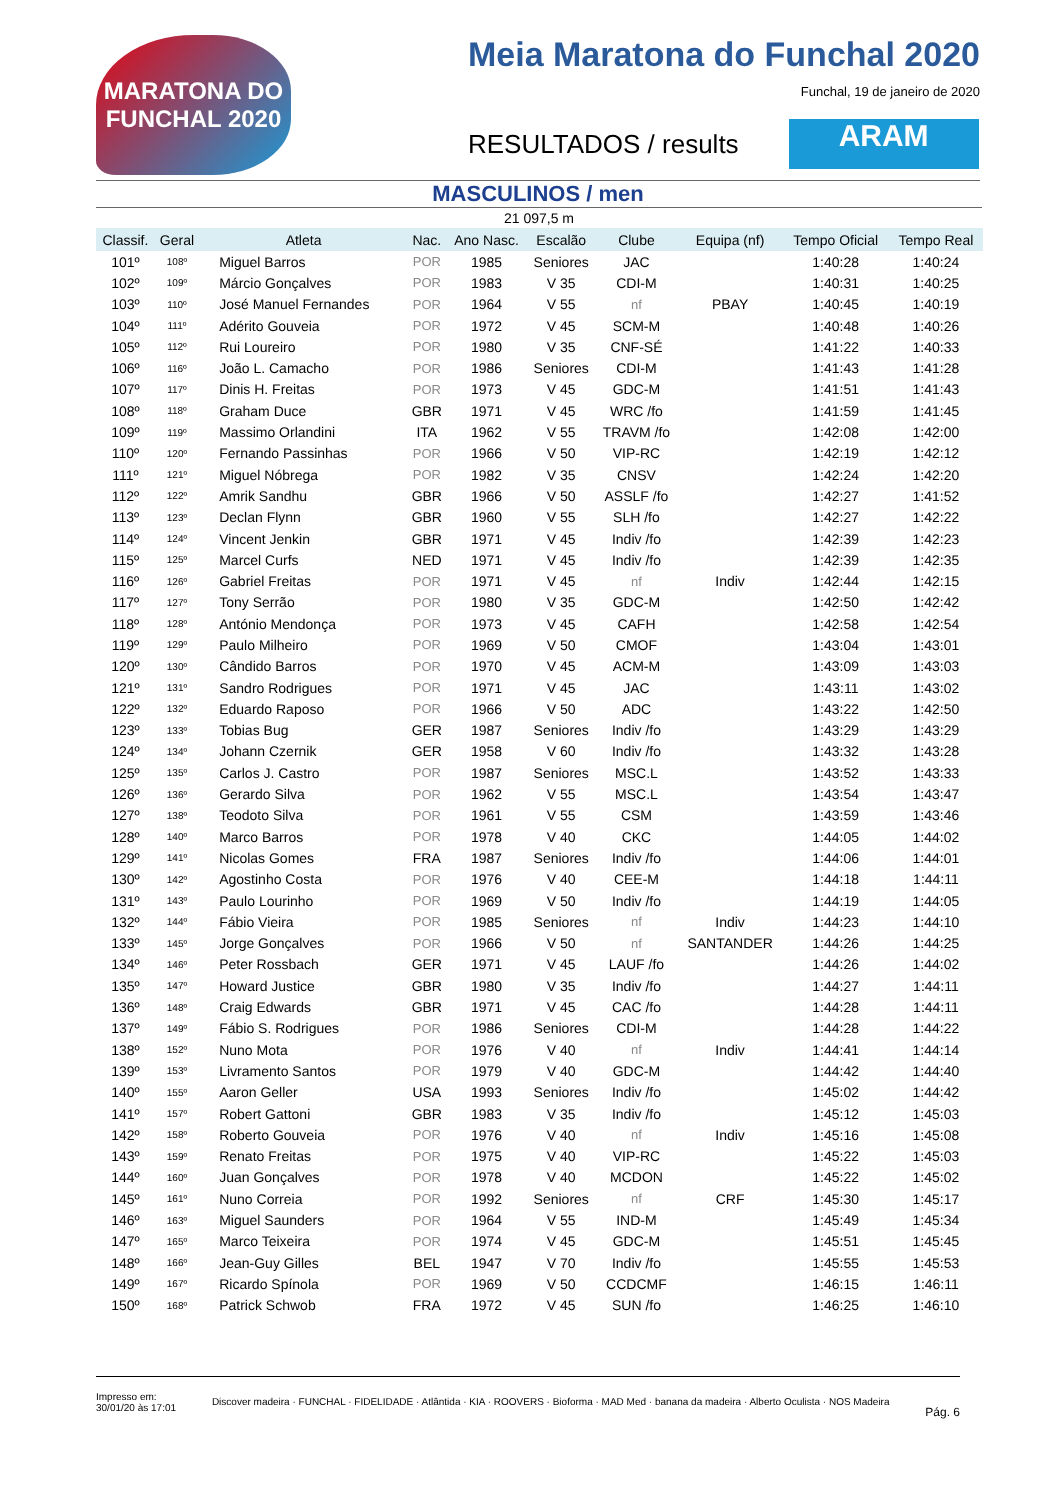MARATONA DO FUNCHAL 2020
Meia Maratona do Funchal 2020
Funchal, 19 de janeiro de 2020
RESULTADOS / results
ARAM
MASCULINOS / men
21 097,5 m
| Classif. | Geral | Atleta | Nac. | Ano Nasc. | Escalão | Clube | Equipa (nf) | Tempo Oficial | Tempo Real |
| --- | --- | --- | --- | --- | --- | --- | --- | --- | --- |
| 101º | 108º | Miguel Barros | POR | 1985 | Seniores | JAC | | 1:40:28 | 1:40:24 |
| 102º | 109º | Márcio Gonçalves | POR | 1983 | V 35 | CDI-M | | 1:40:31 | 1:40:25 |
| 103º | 110º | José Manuel Fernandes | POR | 1964 | V 55 | nf | PBAY | 1:40:45 | 1:40:19 |
| 104º | 111º | Adérito Gouveia | POR | 1972 | V 45 | SCM-M | | 1:40:48 | 1:40:26 |
| 105º | 112º | Rui Loureiro | POR | 1980 | V 35 | CNF-SÉ | | 1:41:22 | 1:40:33 |
| 106º | 116º | João L. Camacho | POR | 1986 | Seniores | CDI-M | | 1:41:43 | 1:41:28 |
| 107º | 117º | Dinis H. Freitas | POR | 1973 | V 45 | GDC-M | | 1:41:51 | 1:41:43 |
| 108º | 118º | Graham Duce | GBR | 1971 | V 45 | WRC /fo | | 1:41:59 | 1:41:45 |
| 109º | 119º | Massimo Orlandini | ITA | 1962 | V 55 | TRAVM /fo | | 1:42:08 | 1:42:00 |
| 110º | 120º | Fernando Passinhas | POR | 1966 | V 50 | VIP-RC | | 1:42:19 | 1:42:12 |
| 111º | 121º | Miguel Nóbrega | POR | 1982 | V 35 | CNSV | | 1:42:24 | 1:42:20 |
| 112º | 122º | Amrik Sandhu | GBR | 1966 | V 50 | ASSLF /fo | | 1:42:27 | 1:41:52 |
| 113º | 123º | Declan Flynn | GBR | 1960 | V 55 | SLH /fo | | 1:42:27 | 1:42:22 |
| 114º | 124º | Vincent Jenkin | GBR | 1971 | V 45 | Indiv /fo | | 1:42:39 | 1:42:23 |
| 115º | 125º | Marcel Curfs | NED | 1971 | V 45 | Indiv /fo | | 1:42:39 | 1:42:35 |
| 116º | 126º | Gabriel Freitas | POR | 1971 | V 45 | nf | Indiv | 1:42:44 | 1:42:15 |
| 117º | 127º | Tony Serrão | POR | 1980 | V 35 | GDC-M | | 1:42:50 | 1:42:42 |
| 118º | 128º | António Mendonça | POR | 1973 | V 45 | CAFH | | 1:42:58 | 1:42:54 |
| 119º | 129º | Paulo Milheiro | POR | 1969 | V 50 | CMOF | | 1:43:04 | 1:43:01 |
| 120º | 130º | Cândido Barros | POR | 1970 | V 45 | ACM-M | | 1:43:09 | 1:43:03 |
| 121º | 131º | Sandro Rodrigues | POR | 1971 | V 45 | JAC | | 1:43:11 | 1:43:02 |
| 122º | 132º | Eduardo Raposo | POR | 1966 | V 50 | ADC | | 1:43:22 | 1:42:50 |
| 123º | 133º | Tobias Bug | GER | 1987 | Seniores | Indiv /fo | | 1:43:29 | 1:43:29 |
| 124º | 134º | Johann Czernik | GER | 1958 | V 60 | Indiv /fo | | 1:43:32 | 1:43:28 |
| 125º | 135º | Carlos J. Castro | POR | 1987 | Seniores | MSC.L | | 1:43:52 | 1:43:33 |
| 126º | 136º | Gerardo Silva | POR | 1962 | V 55 | MSC.L | | 1:43:54 | 1:43:47 |
| 127º | 138º | Teodoto Silva | POR | 1961 | V 55 | CSM | | 1:43:59 | 1:43:46 |
| 128º | 140º | Marco Barros | POR | 1978 | V 40 | CKC | | 1:44:05 | 1:44:02 |
| 129º | 141º | Nicolas Gomes | FRA | 1987 | Seniores | Indiv /fo | | 1:44:06 | 1:44:01 |
| 130º | 142º | Agostinho Costa | POR | 1976 | V 40 | CEE-M | | 1:44:18 | 1:44:11 |
| 131º | 143º | Paulo Lourinho | POR | 1969 | V 50 | Indiv /fo | | 1:44:19 | 1:44:05 |
| 132º | 144º | Fábio Vieira | POR | 1985 | Seniores | nf | Indiv | 1:44:23 | 1:44:10 |
| 133º | 145º | Jorge Gonçalves | POR | 1966 | V 50 | nf | SANTANDER | 1:44:26 | 1:44:25 |
| 134º | 146º | Peter Rossbach | GER | 1971 | V 45 | LAUF /fo | | 1:44:26 | 1:44:02 |
| 135º | 147º | Howard Justice | GBR | 1980 | V 35 | Indiv /fo | | 1:44:27 | 1:44:11 |
| 136º | 148º | Craig Edwards | GBR | 1971 | V 45 | CAC /fo | | 1:44:28 | 1:44:11 |
| 137º | 149º | Fábio S. Rodrigues | POR | 1986 | Seniores | CDI-M | | 1:44:28 | 1:44:22 |
| 138º | 152º | Nuno Mota | POR | 1976 | V 40 | nf | Indiv | 1:44:41 | 1:44:14 |
| 139º | 153º | Livramento Santos | POR | 1979 | V 40 | GDC-M | | 1:44:42 | 1:44:40 |
| 140º | 155º | Aaron Geller | USA | 1993 | Seniores | Indiv /fo | | 1:45:02 | 1:44:42 |
| 141º | 157º | Robert Gattoni | GBR | 1983 | V 35 | Indiv /fo | | 1:45:12 | 1:45:03 |
| 142º | 158º | Roberto Gouveia | POR | 1976 | V 40 | nf | Indiv | 1:45:16 | 1:45:08 |
| 143º | 159º | Renato Freitas | POR | 1975 | V 40 | VIP-RC | | 1:45:22 | 1:45:03 |
| 144º | 160º | Juan Gonçalves | POR | 1978 | V 40 | MCDON | | 1:45:22 | 1:45:02 |
| 145º | 161º | Nuno Correia | POR | 1992 | Seniores | nf | CRF | 1:45:30 | 1:45:17 |
| 146º | 163º | Miguel Saunders | POR | 1964 | V 55 | IND-M | | 1:45:49 | 1:45:34 |
| 147º | 165º | Marco Teixeira | POR | 1974 | V 45 | GDC-M | | 1:45:51 | 1:45:45 |
| 148º | 166º | Jean-Guy Gilles | BEL | 1947 | V 70 | Indiv /fo | | 1:45:55 | 1:45:53 |
| 149º | 167º | Ricardo Spínola | POR | 1969 | V 50 | CCDCMF | | 1:46:15 | 1:46:11 |
| 150º | 168º | Patrick Schwob | FRA | 1972 | V 45 | SUN /fo | | 1:46:25 | 1:46:10 |
Impresso em:
30/01/20 às 17:01
Discover madeira · FUNCHAL · FIDELIDADE · Atlântida · KIA · ROOVERS · Bioforma · MAD Med · banana da madeira · Alberto Oculista · NOS Madeira
Pág. 6